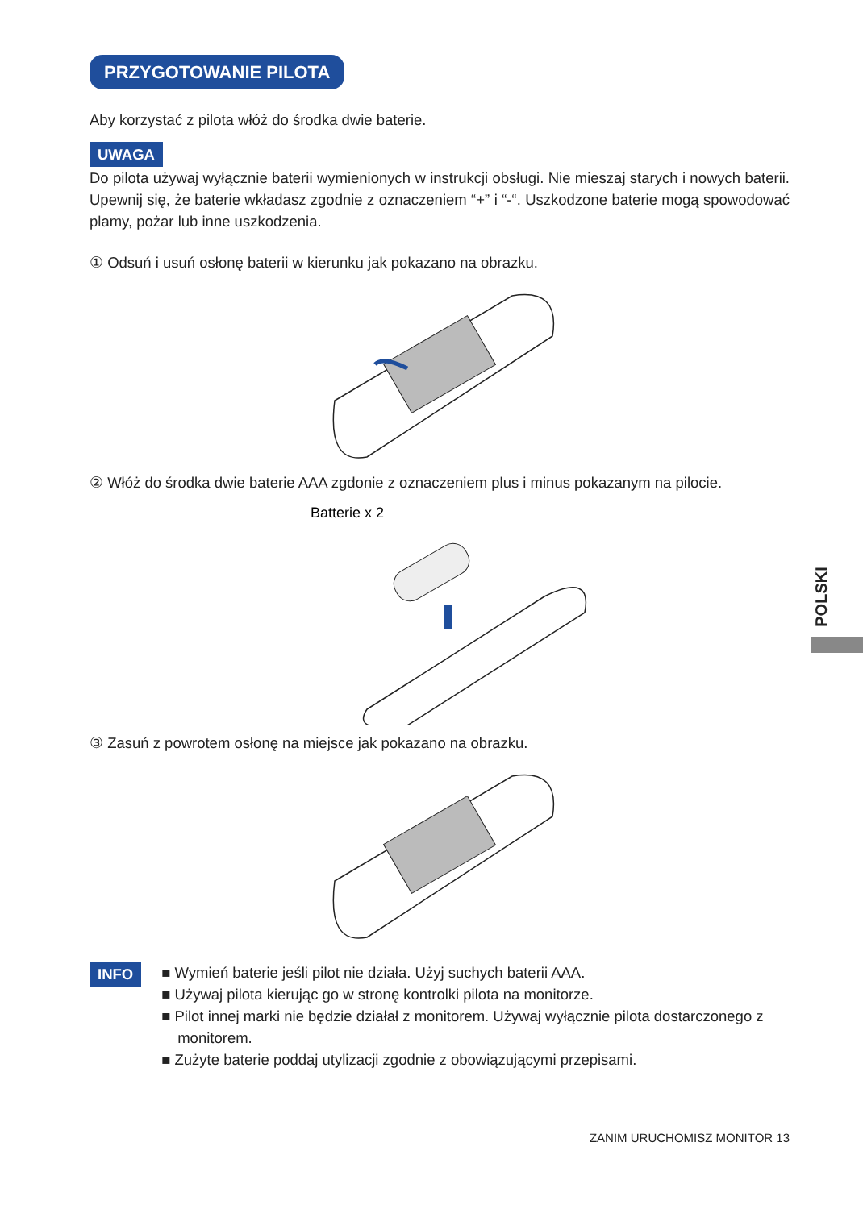PRZYGOTOWANIE PILOTA
Aby korzystać z pilota włóż do środka dwie baterie.
UWAGA
Do pilota używaj wyłącznie baterii wymienionych w instrukcji obsługi. Nie mieszaj starych i nowych baterii. Upewnij się, że baterie wkładasz zgodnie z oznaczeniem “+” i “-“. Uszkodzone baterie mogą spowodować plamy, pożar lub inne uszkodzenia.
① Odsuń i usuń osłonę baterii w kierunku jak pokazano na obrazku.
② Włóż do środka dwie baterie AAA zgdonie z oznaczeniem plus i minus pokazanym na pilocie.
Batterie x 2
③ Zasuń z powrotem osłonę na miejsce jak pokazano na obrazku.
INFO ■ Wymień baterie jeśli pilot nie działa. Użyj suchych baterii AAA.
■ Używaj pilota kierując go w stronę kontrolki pilota na monitorze.
■ Pilot innej marki nie będzie działał z monitorem. Używaj wyłącznie pilota dostarczonego z monitorem.
■ Zużyte baterie poddaj utylizacji zgodnie z obowiązującymi przepisami.
POLSKI
ZANIM URUCHOMISZ MONITOR 13